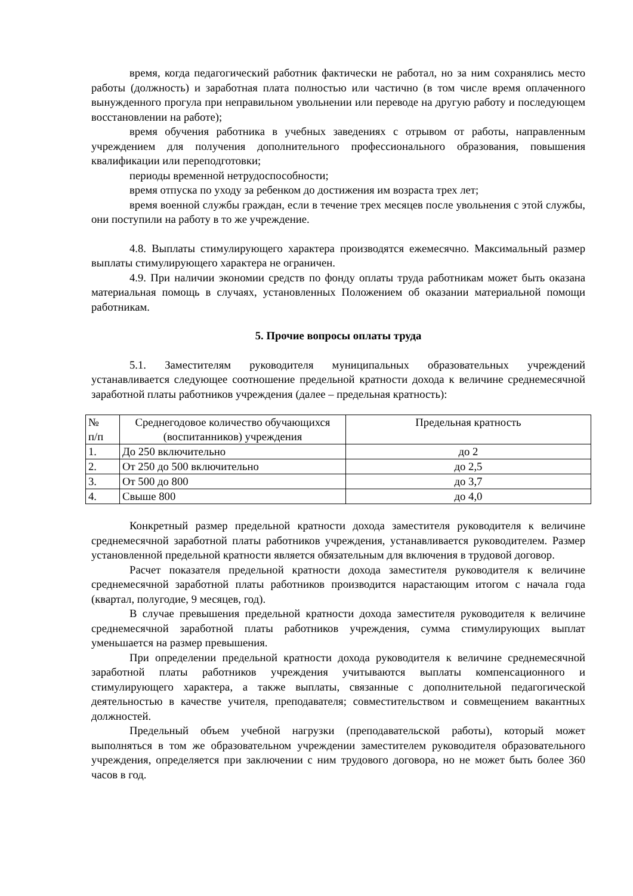время, когда педагогический работник фактически не работал, но за ним сохранялись место работы (должность) и заработная плата полностью или частично (в том числе время оплаченного вынужденного прогула при неправильном увольнении или переводе на другую работу и последующем восстановлении на работе);
время обучения работника в учебных заведениях с отрывом от работы, направленным учреждением для получения дополнительного профессионального образования, повышения квалификации или переподготовки;
периоды временной нетрудоспособности;
время отпуска по уходу за ребенком до достижения им возраста трех лет;
время военной службы граждан, если в течение трех месяцев после увольнения с этой службы, они поступили на работу в то же учреждение.
4.8. Выплаты стимулирующего характера производятся ежемесячно. Максимальный размер выплаты стимулирующего характера не ограничен.
4.9. При наличии экономии средств по фонду оплаты труда работникам может быть оказана материальная помощь в случаях, установленных Положением об оказании материальной помощи работникам.
5. Прочие вопросы оплаты труда
5.1. Заместителям руководителя муниципальных образовательных учреждений устанавливается следующее соотношение предельной кратности дохода к величине среднемесячной заработной платы работников учреждения (далее – предельная кратность):
| № п/п | Среднегодовое количество обучающихся (воспитанников) учреждения | Предельная кратность |
| --- | --- | --- |
| 1. | До 250 включительно | до 2 |
| 2. | От 250 до 500 включительно | до 2,5 |
| 3. | От 500 до 800 | до 3,7 |
| 4. | Свыше 800 | до 4,0 |
Конкретный размер предельной кратности дохода заместителя руководителя к величине среднемесячной заработной платы работников учреждения, устанавливается руководителем. Размер установленной предельной кратности является обязательным для включения в трудовой договор.
Расчет показателя предельной кратности дохода заместителя руководителя к величине среднемесячной заработной платы работников производится нарастающим итогом с начала года (квартал, полугодие, 9 месяцев, год).
В случае превышения предельной кратности дохода заместителя руководителя к величине среднемесячной заработной платы работников учреждения, сумма стимулирующих выплат уменьшается на размер превышения.
При определении предельной кратности дохода руководителя к величине среднемесячной заработной платы работников учреждения учитываются выплаты компенсационного и стимулирующего характера, а также выплаты, связанные с дополнительной педагогической деятельностью в качестве учителя, преподавателя; совместительством и совмещением вакантных должностей.
Предельный объем учебной нагрузки (преподавательской работы), который может выполняться в том же образовательном учреждении заместителем руководителя образовательного учреждения, определяется при заключении с ним трудового договора, но не может быть более 360 часов в год.